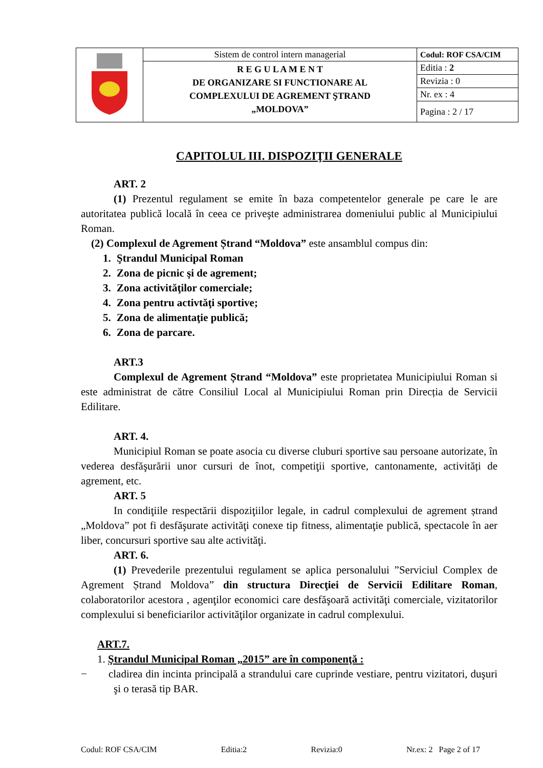| | Sistem de control intern managerial | Codul: ROF CSA/CIM |
| | R E G U L A M E N T DE ORGANIZARE SI FUNCTIONARE AL COMPLEXULUI DE AGREMENT ŞTRAND „MOLDOVA” | Editia : 2 |
| | | Revizia : 0 |
| | | Nr. ex : 4 |
| | | Pagina : 2 / 17 |
CAPITOLUL III. DISPOZIŢII GENERALE
ART. 2
(1) Prezentul regulament se emite în baza competentelor generale pe care le are autoritatea publică locală în ceea ce priveşte administrarea domeniului public al Municipiului Roman.
(2) Complexul de Agrement Ștrand “Moldova” este ansamblul compus din:
1. Ştrandul Municipal Roman
2. Zona de picnic şi de agrement;
3. Zona activităţilor comerciale;
4. Zona pentru activtăţi sportive;
5. Zona de alimentaţie publică;
6. Zona de parcare.
ART.3
Complexul de Agrement Ștrand “Moldova” este proprietatea Municipiului Roman si este administrat de către Consiliul Local al Municipiului Roman prin Direcția de Servicii Edilitare.
ART. 4.
Municipiul Roman se poate asocia cu diverse cluburi sportive sau persoane autorizate, în vederea desfăşurării unor cursuri de înot, competiţii sportive, cantonamente, activități de agrement, etc.
ART. 5
In condiţiile respectării dispoziţiilor legale, in cadrul complexului de agrement ștrand „Moldova” pot fi desfăşurate activităţi conexe tip fitness, alimentaţie publică, spectacole în aer liber, concursuri sportive sau alte activităţi.
ART. 6.
(1) Prevederile prezentului regulament se aplica personalului ”Serviciul Complex de Agrement Ștrand Moldova” din structura Direcţiei de Servicii Edilitare Roman, colaboratorilor acestora , agenţilor economici care desfăşoară activităţi comerciale, vizitatorilor complexului si beneficiarilor activităţilor organizate in cadrul complexului.
ART.7.
1. Ştrandul Municipal Roman „2015” are în componenţă :
− cladirea din incinta principală a strandului care cuprinde vestiare, pentru vizitatori, duşuri şi o terasă tip BAR.
Codul: ROF CSA/CIM Editia:2 Revizia:0 Nr.ex: 2 Page 2 of 17